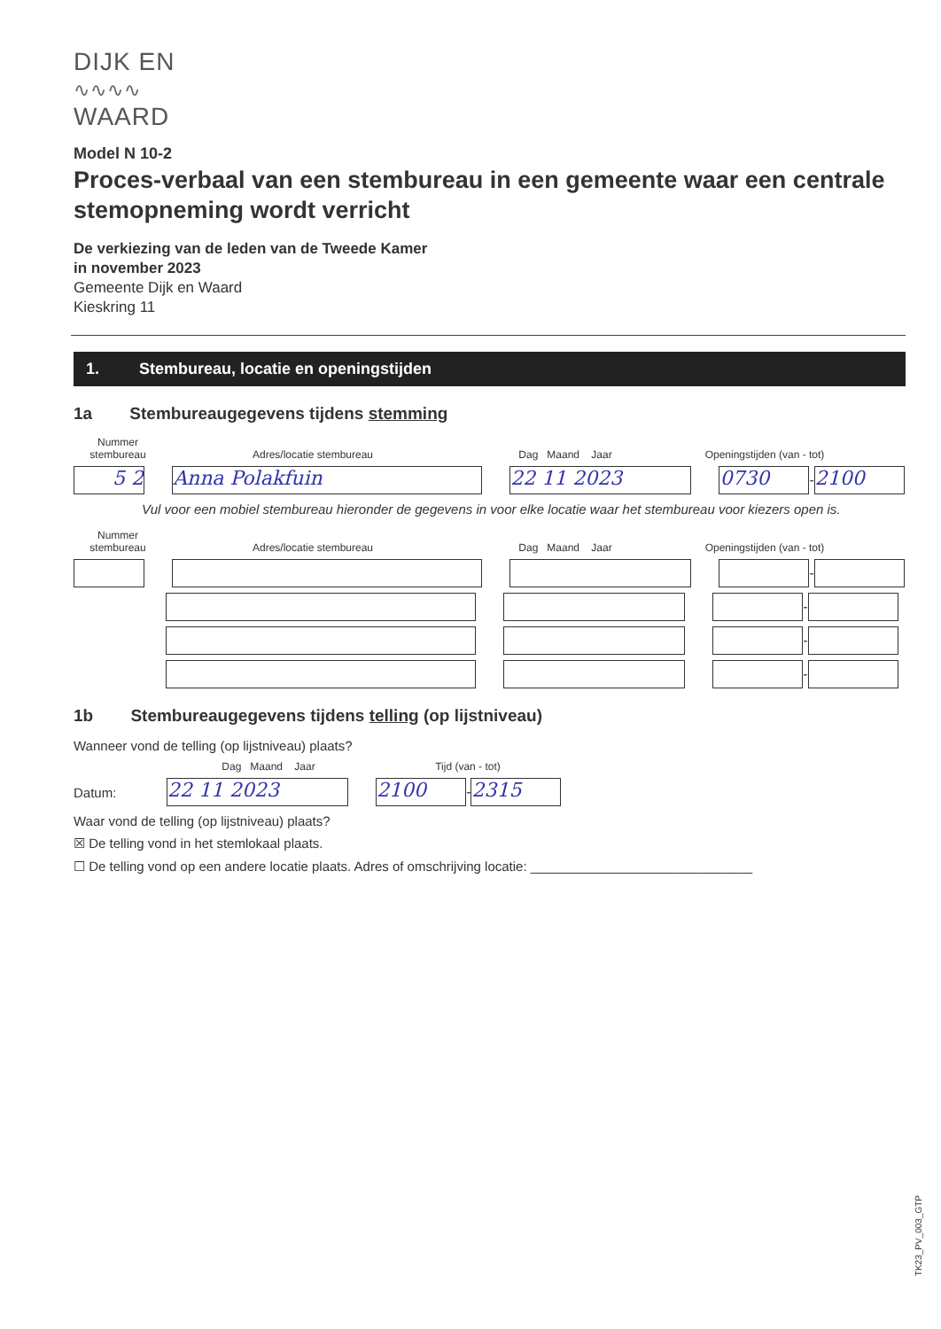DIJK EN
∿∿∿∿
WAARD
Model N 10-2
Proces-verbaal van een stembureau in een gemeente waar een centrale stemopneming wordt verricht
De verkiezing van de leden van de Tweede Kamer
in november 2023
Gemeente Dijk en Waard
Kieskring 11
1. Stembureau, locatie en openingstijden
1a Stembureaugegevens tijdens stemming
Nummer stembureau Adres/locatie stembureau Dag Maand Jaar Openingstijden (van - tot)
5 2 Anna Polakfuin 22 11 2023 0730 - 2100
Vul voor een mobiel stembureau hieronder de gegevens in voor elke locatie waar het stembureau voor kiezers open is.
Nummer stembureau Adres/locatie stembureau Dag Maand Jaar Openingstijden (van - tot)
-
-
-
-
1b Stembureaugegevens tijdens telling (op lijstniveau)
Wanneer vond de telling (op lijstniveau) plaats?
Dag Maand Jaar Tijd (van - tot)
Datum: 22 11 2023 2100 - 2315
Waar vond de telling (op lijstniveau) plaats?
☒ De telling vond in het stemlokaal plaats.
☐ De telling vond op een andere locatie plaats. Adres of omschrijving locatie: ______________________________
TK23_PV_003_GTP